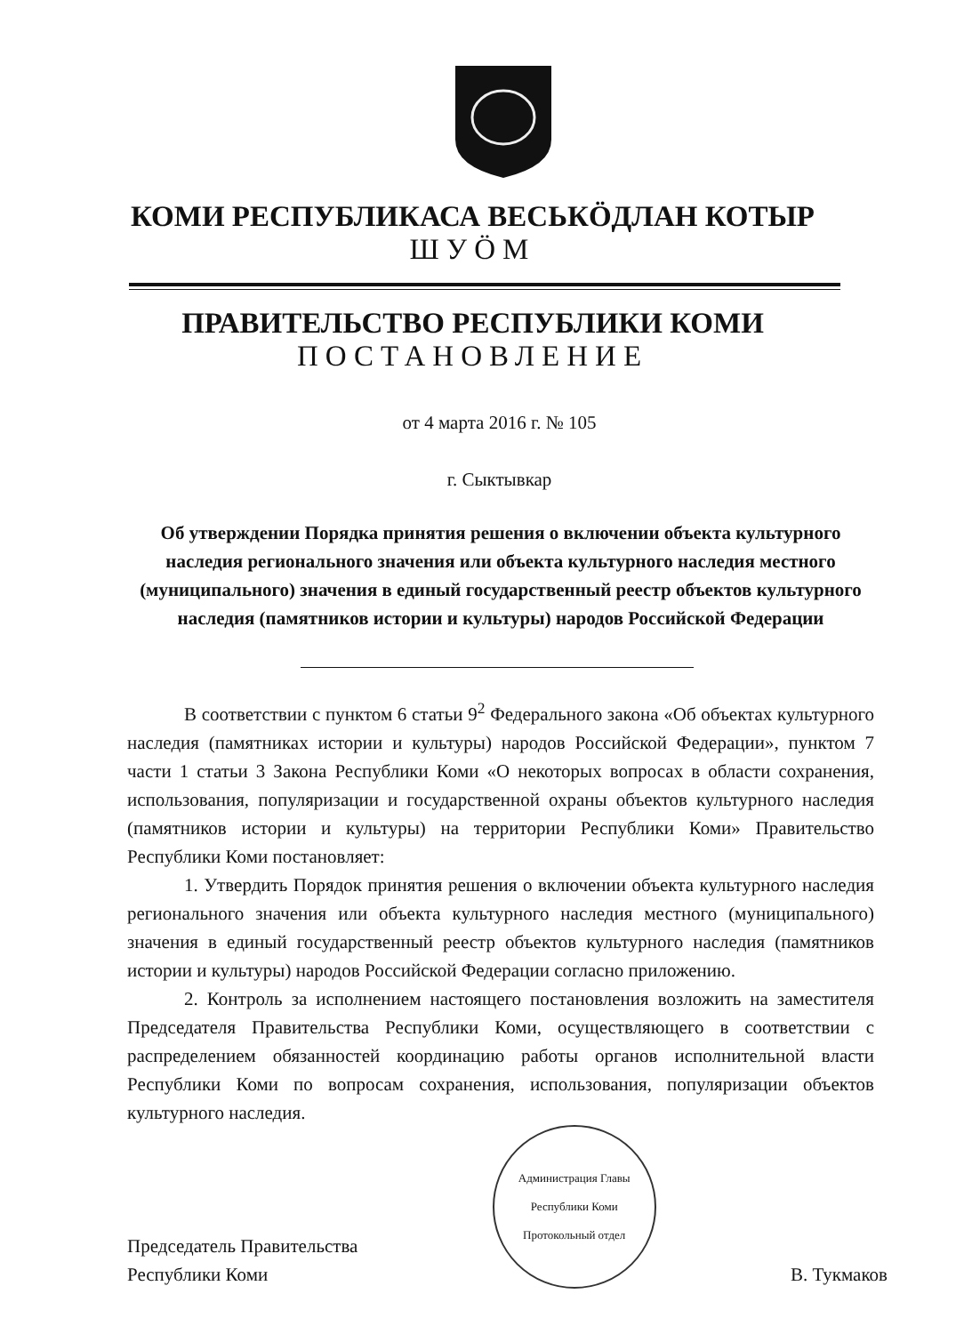КОМИ РЕСПУБЛИКАСА ВЕСЬКӦДЛАН КОТЫР
ШУӦМ
ПРАВИТЕЛЬСТВО РЕСПУБЛИКИ КОМИ
ПОСТАНОВЛЕНИЕ
от 4 марта 2016 г. № 105
г. Сыктывкар
Об утверждении Порядка принятия решения о включении объекта культурного наследия регионального значения или объекта культурного наследия местного (муниципального) значения в единый государственный реестр объектов культурного наследия (памятников истории и культуры) народов Российской Федерации
В соответствии с пунктом 6 статьи 9<sup>2</sup> Федерального закона «Об объектах культурного наследия (памятниках истории и культуры) народов Российской Федерации», пунктом 7 части 1 статьи 3 Закона Республики Коми «О некоторых вопросах в области сохранения, использования, популяризации и государственной охраны объектов культурного наследия (памятников истории и культуры) на территории Республики Коми» Правительство Республики Коми постановляет:
1. Утвердить Порядок принятия решения о включении объекта культурного наследия регионального значения или объекта культурного наследия местного (муниципального) значения в единый государственный реестр объектов культурного наследия (памятников истории и культуры) народов Российской Федерации согласно приложению.
2. Контроль за исполнением настоящего постановления возложить на заместителя Председателя Правительства Республики Коми, осуществляющего в соответствии с распределением обязанностей координацию работы органов исполнительной власти Республики Коми по вопросам сохранения, использования, популяризации объектов культурного наследия.
Председатель Правительства
Республики Коми
Администрация Главы Республики Коми
Протокольный отдел
В. Тукмаков